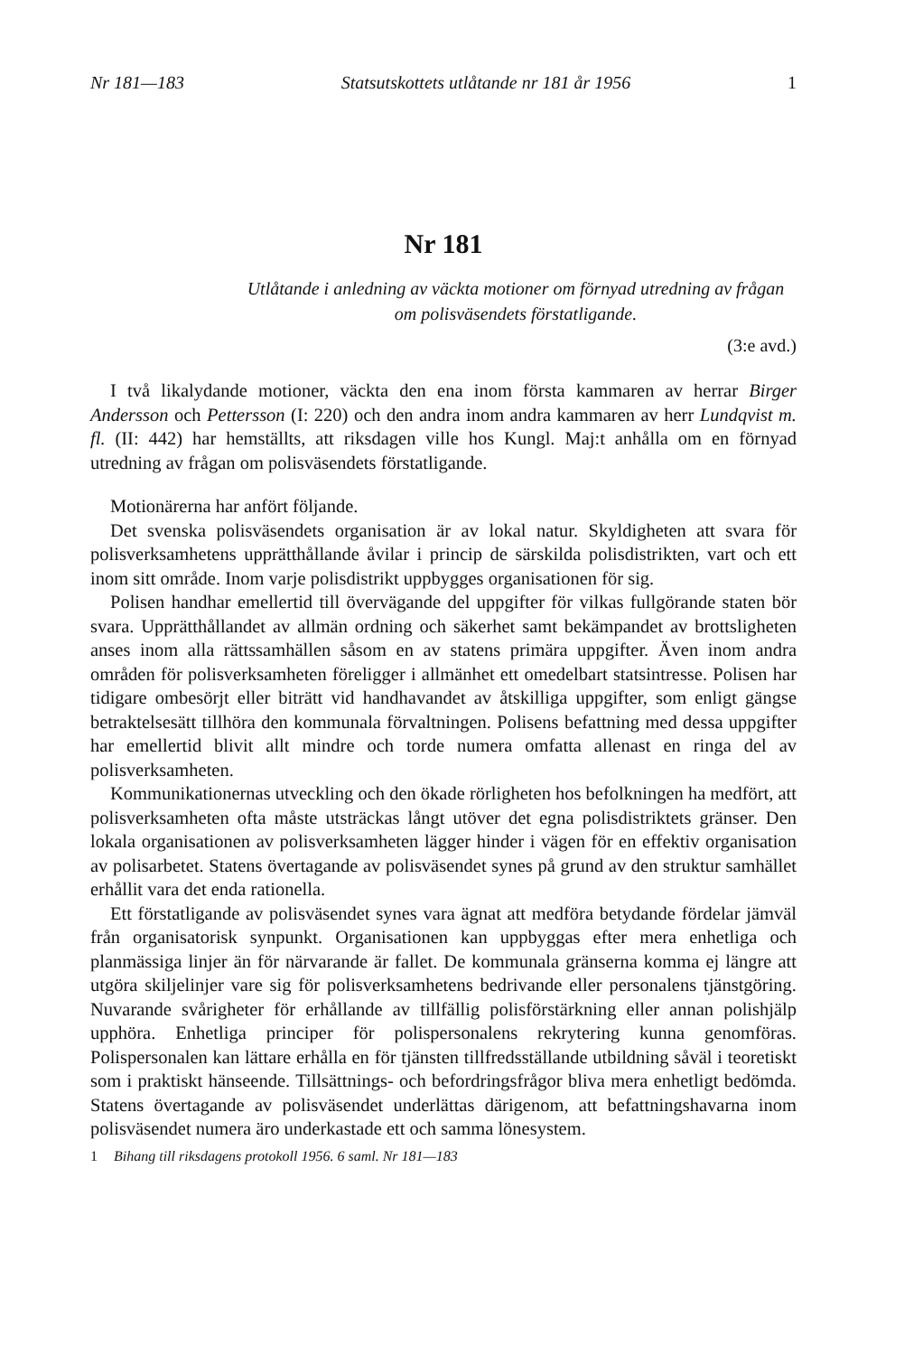Nr 181—183 Statsutskottets utlåtande nr 181 år 1956 1
Nr 181
Utlåtande i anledning av väckta motioner om förnyad utredning av frågan om polisväsendets förstatligande.
(3:e avd.)
I två likalydande motioner, väckta den ena inom första kammaren av herrar Birger Andersson och Pettersson (I: 220) och den andra inom andra kammaren av herr Lundqvist m. fl. (II: 442) har hemställts, att riksdagen ville hos Kungl. Maj:t anhålla om en förnyad utredning av frågan om polisväsendets förstatligande.
Motionärerna har anfört följande.
Det svenska polisväsendets organisation är av lokal natur. Skyldigheten att svara för polisverksamhetens upprätthållande åvilar i princip de särskilda polisdistrikten, vart och ett inom sitt område. Inom varje polisdistrikt uppbygges organisationen för sig.
Polisen handhar emellertid till övervägande del uppgifter för vilkas fullgörande staten bör svara. Upprätthållandet av allmän ordning och säkerhet samt bekämpandet av brottsligheten anses inom alla rättssamhällen såsom en av statens primära uppgifter. Även inom andra områden för polisverksamheten föreligger i allmänhet ett omedelbart statsintresse. Polisen har tidigare ombesörjt eller biträtt vid handhavandet av åtskilliga uppgifter, som enligt gängse betraktelsesätt tillhöra den kommunala förvaltningen. Polisens befattning med dessa uppgifter har emellertid blivit allt mindre och torde numera omfatta allenast en ringa del av polisverksamheten.
Kommunikationernas utveckling och den ökade rörligheten hos befolkningen ha medfört, att polisverksamheten ofta måste utsträckas långt utöver det egna polisdistriktets gränser. Den lokala organisationen av polisverksamheten lägger hinder i vägen för en effektiv organisation av polisarbetet. Statens övertagande av polisväsendet synes på grund av den struktur samhället erhållit vara det enda rationella.
Ett förstatligande av polisväsendet synes vara ägnat att medföra betydande fördelar jämväl från organisatorisk synpunkt. Organisationen kan uppbyggas efter mera enhetliga och planmässiga linjer än för närvarande är fallet. De kommunala gränserna komma ej längre att utgöra skiljelinjer vare sig för polisverksamhetens bedrivande eller personalens tjänstgöring. Nuvarande svårigheter för erhållande av tillfällig polisförstärkning eller annan polishjälp upphöra. Enhetliga principer för polispersonalens rekrytering kunna genomföras. Polispersonalen kan lättare erhålla en för tjänsten tillfredsställande utbildning såväl i teoretiskt som i praktiskt hänseende. Tillsättnings- och befordringsfrågor bliva mera enhetligt bedömda. Statens övertagande av polisväsendet underlättas därigenom, att befattningshavarna inom polisväsendet numera äro underkastade ett och samma lönesystem.
1 Bihang till riksdagens protokoll 1956. 6 saml. Nr 181—183